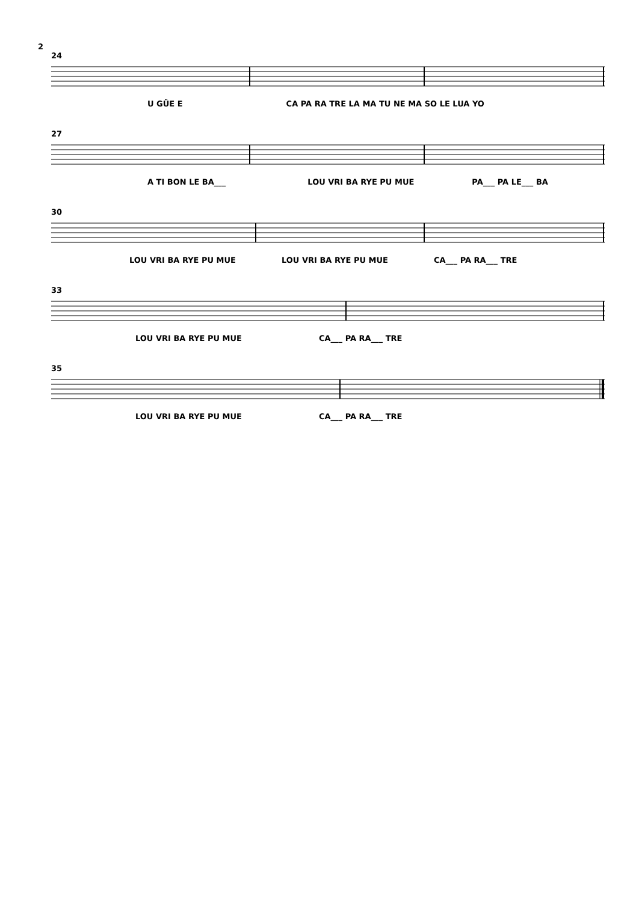2
24
U GÜE E CA PA RA TRE LA MA TU NE MA SO LE LUA YO
27
A TI BON LE BA___ LOU VRI BA RYE PU MUE PA___ PA LE___ BA
30
LOU VRI BA RYE PU MUE LOU VRI BA RYE PU MUE CA___ PA RA___ TRE
33
LOU VRI BA RYE PU MUE CA___ PA RA___ TRE
35
LOU VRI BA RYE PU MUE CA___ PA RA___ TRE